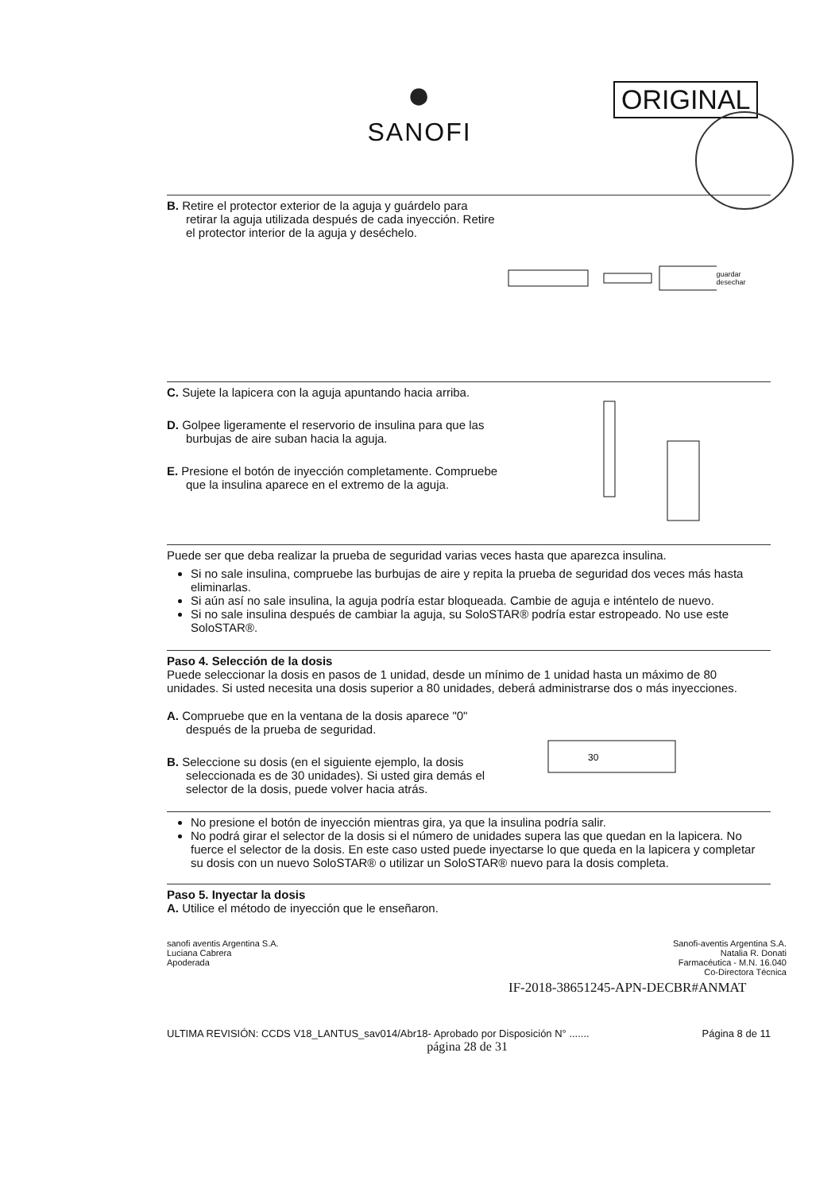●
SANOFI
ORIGINAL
B. Retire el protector exterior de la aguja y guárdelo para retirar la aguja utilizada después de cada inyección. Retire el protector interior de la aguja y deséchelo.
guardar desechar
C. Sujete la lapicera con la aguja apuntando hacia arriba.
D. Golpee ligeramente el reservorio de insulina para que las burbujas de aire suban hacia la aguja.
E. Presione el botón de inyección completamente. Compruebe que la insulina aparece en el extremo de la aguja.
Puede ser que deba realizar la prueba de seguridad varias veces hasta que aparezca insulina.
Si no sale insulina, compruebe las burbujas de aire y repita la prueba de seguridad dos veces más hasta eliminarlas.
Si aún así no sale insulina, la aguja podría estar bloqueada. Cambie de aguja e inténtelo de nuevo.
Si no sale insulina después de cambiar la aguja, su SoloSTAR® podría estar estropeado. No use este SoloSTAR®.
Paso 4. Selección de la dosis
Puede seleccionar la dosis en pasos de 1 unidad, desde un mínimo de 1 unidad hasta un máximo de 80 unidades. Si usted necesita una dosis superior a 80 unidades, deberá administrarse dos o más inyecciones.
A. Compruebe que en la ventana de la dosis aparece "0" después de la prueba de seguridad.
B. Seleccione su dosis (en el siguiente ejemplo, la dosis seleccionada es de 30 unidades). Si usted gira demás el selector de la dosis, puede volver hacia atrás.
30
No presione el botón de inyección mientras gira, ya que la insulina podría salir.
No podrá girar el selector de la dosis si el número de unidades supera las que quedan en la lapicera. No fuerce el selector de la dosis. En este caso usted puede inyectarse lo que queda en la lapicera y completar su dosis con un nuevo SoloSTAR® o utilizar un SoloSTAR® nuevo para la dosis completa.
Paso 5. Inyectar la dosis
A. Utilice el método de inyección que le enseñaron.
sanofi aventis Argentina S.A.
Luciana Cabrera
Apoderada
Sanofi-aventis Argentina S.A.
Natalia R. Donati
Farmacéutica - M.N. 16.040
Co-Directora Técnica
IF-2018-38651245-APN-DECBR#ANMAT
ULTIMA REVISIÓN: CCDS V18_LANTUS_sav014/Abr18- Aprobado por Disposición N° ....... Página 8 de 11
página 28 de 31